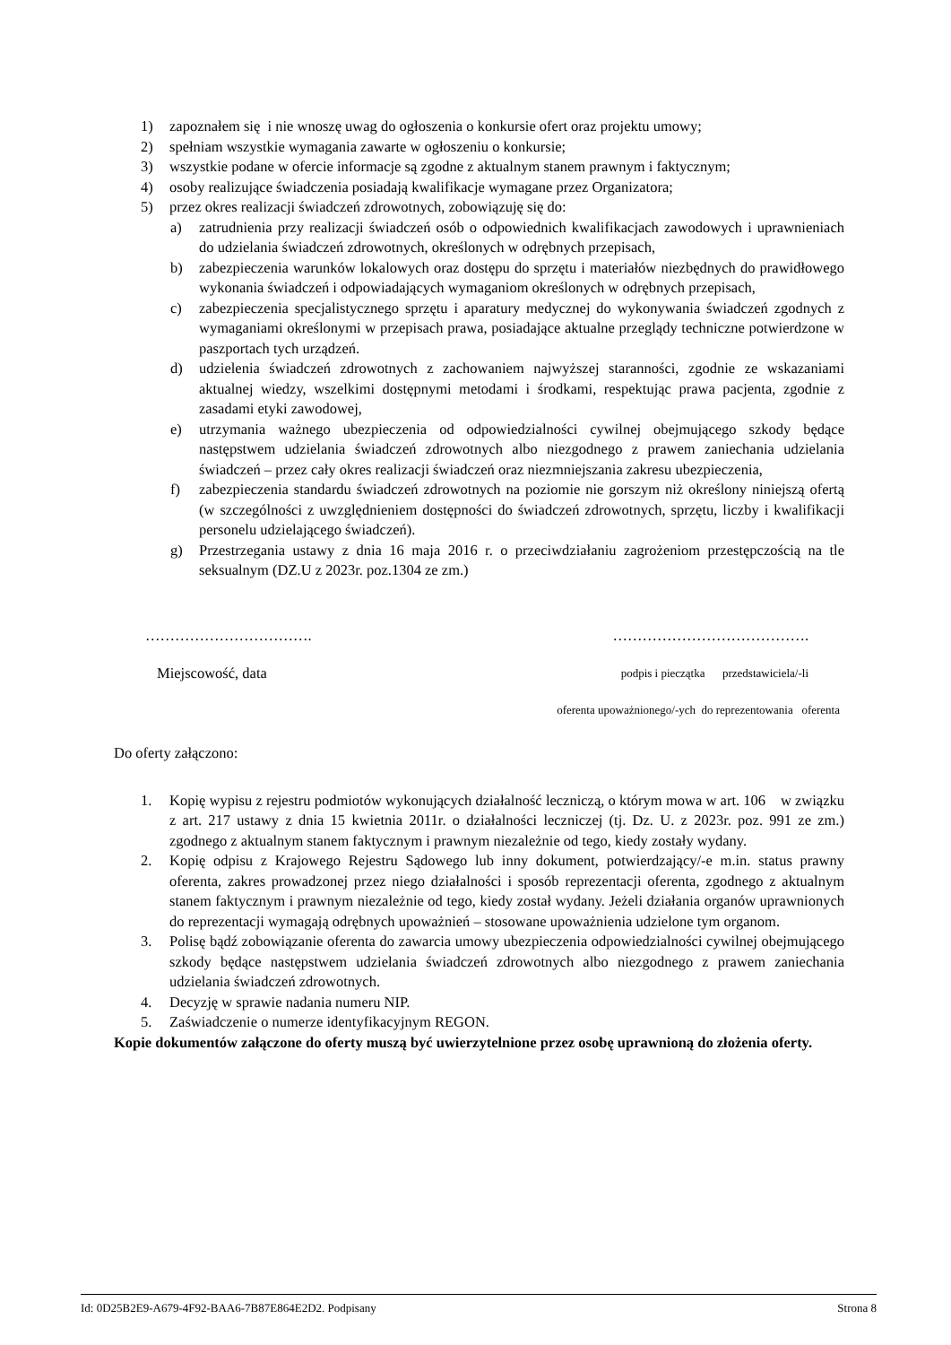1) zapoznałem się i nie wnoszę uwag do ogłoszenia o konkursie ofert oraz projektu umowy;
2) spełniam wszystkie wymagania zawarte w ogłoszeniu o konkursie;
3) wszystkie podane w ofercie informacje są zgodne z aktualnym stanem prawnym i faktycznym;
4) osoby realizujące świadczenia posiadają kwalifikacje wymagane przez Organizatora;
5) przez okres realizacji świadczeń zdrowotnych, zobowiązuję się do:
a) zatrudnienia przy realizacji świadczeń osób o odpowiednich kwalifikacjach zawodowych i uprawnieniach do udzielania świadczeń zdrowotnych, określonych w odrębnych przepisach,
b) zabezpieczenia warunków lokalowych oraz dostępu do sprzętu i materiałów niezbędnych do prawidłowego wykonania świadczeń i odpowiadających wymaganiom określonych w odrębnych przepisach,
c) zabezpieczenia specjalistycznego sprzętu i aparatury medycznej do wykonywania świadczeń zgodnych z wymaganiami określonymi w przepisach prawa, posiadające aktualne przeglądy techniczne potwierdzone w paszportach tych urządzeń.
d) udzielenia świadczeń zdrowotnych z zachowaniem najwyższej staranności, zgodnie ze wskazaniami aktualnej wiedzy, wszelkimi dostępnymi metodami i środkami, respektując prawa pacjenta, zgodnie z zasadami etyki zawodowej,
e) utrzymania ważnego ubezpieczenia od odpowiedzialności cywilnej obejmującego szkody będące następstwem udzielania świadczeń zdrowotnych albo niezgodnego z prawem zaniechania udzielania świadczeń – przez cały okres realizacji świadczeń oraz niezmniejszania zakresu ubezpieczenia,
f) zabezpieczenia standardu świadczeń zdrowotnych na poziomie nie gorszym niż określony niniejszą ofertą (w szczególności z uwzględnieniem dostępności do świadczeń zdrowotnych, sprzętu, liczby i kwalifikacji personelu udzielającego świadczeń).
g) Przestrzegania ustawy z dnia 16 maja 2016 r. o przeciwdziałaniu zagrożeniom przestępczością na tle seksualnym (DZ.U z 2023r. poz.1304 ze zm.)
……………………………. ………………………………….
Miejscowość, data podpis i pieczątka przedstawiciela/-li
oferenta upoważnionego/-ych do reprezentowania oferenta
Do oferty załączono:
1. Kopię wypisu z rejestru podmiotów wykonujących działalność leczniczą, o którym mowa w art. 106 w związku z art. 217 ustawy z dnia 15 kwietnia 2011r. o działalności leczniczej (tj. Dz. U. z 2023r. poz. 991 ze zm.) zgodnego z aktualnym stanem faktycznym i prawnym niezależnie od tego, kiedy zostały wydany.
2. Kopię odpisu z Krajowego Rejestru Sądowego lub inny dokument, potwierdzający/-e m.in. status prawny oferenta, zakres prowadzonej przez niego działalności i sposób reprezentacji oferenta, zgodnego z aktualnym stanem faktycznym i prawnym niezależnie od tego, kiedy został wydany. Jeżeli działania organów uprawnionych do reprezentacji wymagają odrębnych upoważnień – stosowane upoważnienia udzielone tym organom.
3. Polisę bądź zobowiązanie oferenta do zawarcia umowy ubezpieczenia odpowiedzialności cywilnej obejmującego szkody będące następstwem udzielania świadczeń zdrowotnych albo niezgodnego z prawem zaniechania udzielania świadczeń zdrowotnych.
4. Decyzję w sprawie nadania numeru NIP.
5. Zaświadczenie o numerze identyfikacyjnym REGON.
Kopie dokumentów załączone do oferty muszą być uwierzytelnione przez osobę uprawnioną do złożenia oferty.
Id: 0D25B2E9-A679-4F92-BAA6-7B87E864E2D2. Podpisany Strona 8